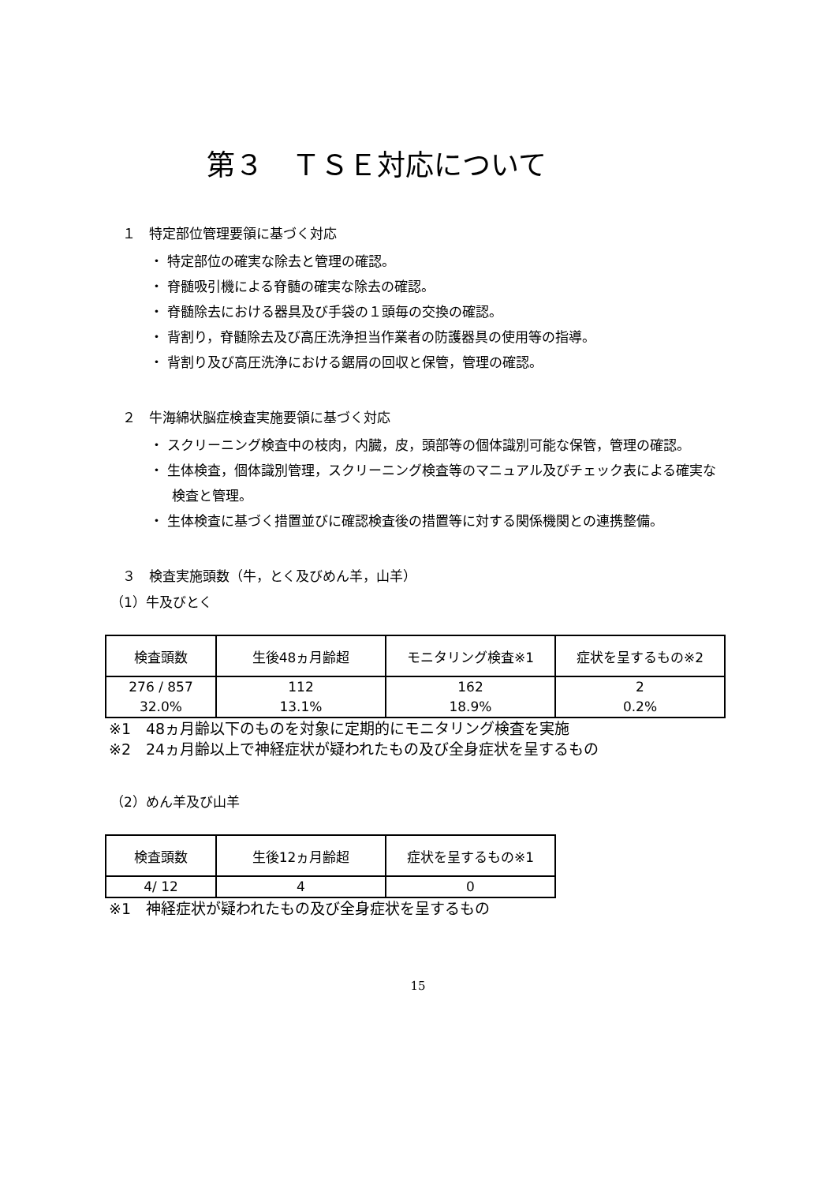第３　ＴＳＥ対応について
１　特定部位管理要領に基づく対応
・ 特定部位の確実な除去と管理の確認。
・ 脊髄吸引機による脊髄の確実な除去の確認。
・ 脊髄除去における器具及び手袋の１頭毎の交換の確認。
・ 背割り，脊髄除去及び高圧洗浄担当作業者の防護器具の使用等の指導。
・ 背割り及び高圧洗浄における鋸屑の回収と保管，管理の確認。
２　牛海綿状脳症検査実施要領に基づく対応
・ スクリーニング検査中の枝肉，内臓，皮，頭部等の個体識別可能な保管，管理の確認。
・ 生体検査，個体識別管理，スクリーニング検査等のマニュアル及びチェック表による確実な検査と管理。
・ 生体検査に基づく措置並びに確認検査後の措置等に対する関係機関との連携整備。
３　検査実施頭数（牛，とく及びめん羊，山羊）
（1）牛及びとく
| 検査頭数 | 生後48ヵ月齢超 | モニタリング検査※1 | 症状を呈するもの※2 |
| --- | --- | --- | --- |
| 276 / 857 32.0% | 112 13.1% | 162 18.9% | 2 0.2% |
※1　48ヵ月齢以下のものを対象に定期的にモニタリング検査を実施
※2　24ヵ月齢以上で神経症状が疑われたもの及び全身症状を呈するもの
（2）めん羊及び山羊
| 検査頭数 | 生後12ヵ月齢超 | 症状を呈するもの※1 |
| --- | --- | --- |
| 4/ 12 | 4 | 0 |
※1　神経症状が疑われたもの及び全身症状を呈するもの
15